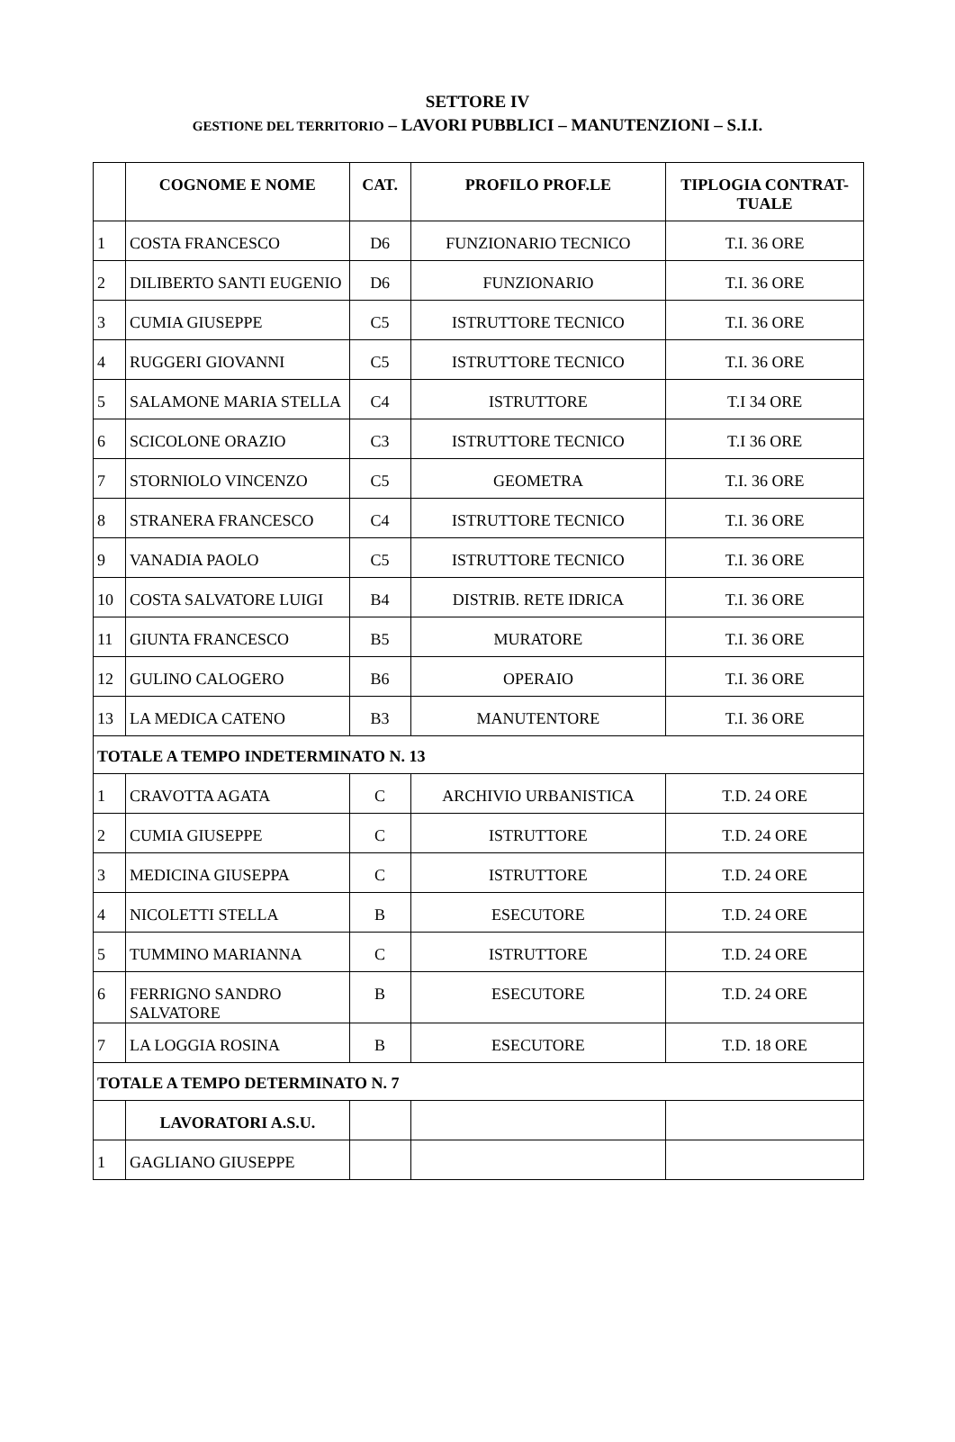SETTORE IV
GESTIONE DEL TERRITORIO – LAVORI PUBBLICI – MANUTENZIONI – S.I.I.
| | COGNOME E NOME | CAT. | PROFILO PROF.LE | TIPLOGIA CONTRAT-TUALE |
| --- | --- | --- | --- | --- |
| 1 | COSTA FRANCESCO | D6 | FUNZIONARIO TECNICO | T.I. 36 ORE |
| 2 | DILIBERTO SANTI EUGENIO | D6 | FUNZIONARIO | T.I. 36 ORE |
| 3 | CUMIA GIUSEPPE | C5 | ISTRUTTORE TECNICO | T.I. 36 ORE |
| 4 | RUGGERI GIOVANNI | C5 | ISTRUTTORE TECNICO | T.I. 36 ORE |
| 5 | SALAMONE MARIA STELLA | C4 | ISTRUTTORE | T.I 34 ORE |
| 6 | SCICOLONE ORAZIO | C3 | ISTRUTTORE TECNICO | T.I 36 ORE |
| 7 | STORNIOLO VINCENZO | C5 | GEOMETRA | T.I. 36 ORE |
| 8 | STRANERA FRANCESCO | C4 | ISTRUTTORE TECNICO | T.I. 36 ORE |
| 9 | VANADIA PAOLO | C5 | ISTRUTTORE TECNICO | T.I. 36 ORE |
| 10 | COSTA SALVATORE LUIGI | B4 | DISTRIB. RETE IDRICA | T.I. 36 ORE |
| 11 | GIUNTA FRANCESCO | B5 | MURATORE | T.I. 36 ORE |
| 12 | GULINO CALOGERO | B6 | OPERAIO | T.I. 36 ORE |
| 13 | LA MEDICA CATENO | B3 | MANUTENTORE | T.I. 36 ORE |
| TOTALE A TEMPO INDETERMINATO N. 13 | | | | |
| 1 | CRAVOTTA AGATA | C | ARCHIVIO URBANISTICA | T.D. 24 ORE |
| 2 | CUMIA GIUSEPPE | C | ISTRUTTORE | T.D. 24 ORE |
| 3 | MEDICINA GIUSEPPA | C | ISTRUTTORE | T.D. 24 ORE |
| 4 | NICOLETTI STELLA | B | ESECUTORE | T.D. 24 ORE |
| 5 | TUMMINO MARIANNA | C | ISTRUTTORE | T.D. 24 ORE |
| 6 | FERRIGNO SANDRO SALVATORE | B | ESECUTORE | T.D. 24 ORE |
| 7 | LA LOGGIA ROSINA | B | ESECUTORE | T.D. 18 ORE |
| TOTALE A TEMPO DETERMINATO N. 7 | | | | |
| | LAVORATORI A.S.U. | | | |
| 1 | GAGLIANO GIUSEPPE | | | |